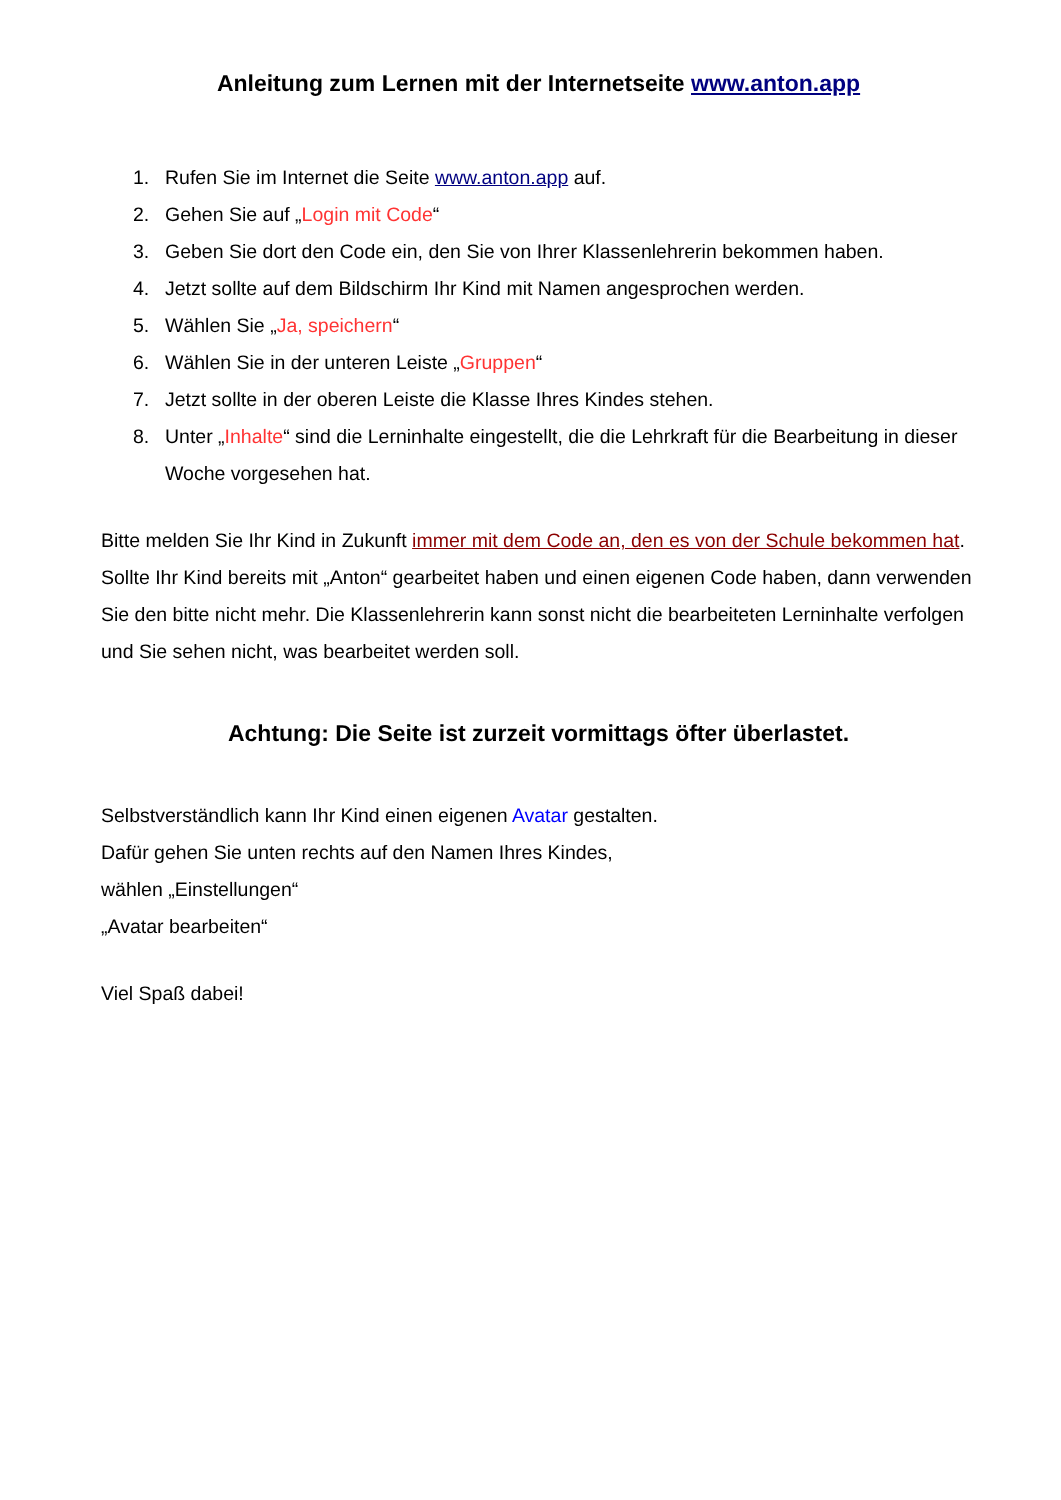Anleitung zum Lernen mit der Internetseite www.anton.app
1. Rufen Sie im Internet die Seite www.anton.app auf.
2. Gehen Sie auf „Login mit Code“
3. Geben Sie dort den Code ein, den Sie von Ihrer Klassenlehrerin bekommen haben.
4. Jetzt sollte auf dem Bildschirm Ihr Kind mit Namen angesprochen werden.
5. Wählen Sie „Ja, speichern“
6. Wählen Sie in der unteren Leiste „Gruppen“
7. Jetzt sollte in der oberen Leiste die Klasse Ihres Kindes stehen.
8. Unter „Inhalte“ sind die Lerninhalte eingestellt, die die Lehrkraft für die Bearbeitung in dieser Woche vorgesehen hat.
Bitte melden Sie Ihr Kind in Zukunft immer mit dem Code an, den es von der Schule bekommen hat. Sollte Ihr Kind bereits mit „Anton“ gearbeitet haben und einen eigenen Code haben, dann verwenden Sie den bitte nicht mehr. Die Klassenlehrerin kann sonst nicht die bearbeiteten Lerninhalte verfolgen und Sie sehen nicht, was bearbeitet werden soll.
Achtung: Die Seite ist zurzeit vormittags öfter überlastet.
Selbstverständlich kann Ihr Kind einen eigenen Avatar gestalten.
Dafür gehen Sie unten rechts auf den Namen Ihres Kindes,
wählen „Einstellungen“
„Avatar bearbeiten“
Viel Spaß dabei!